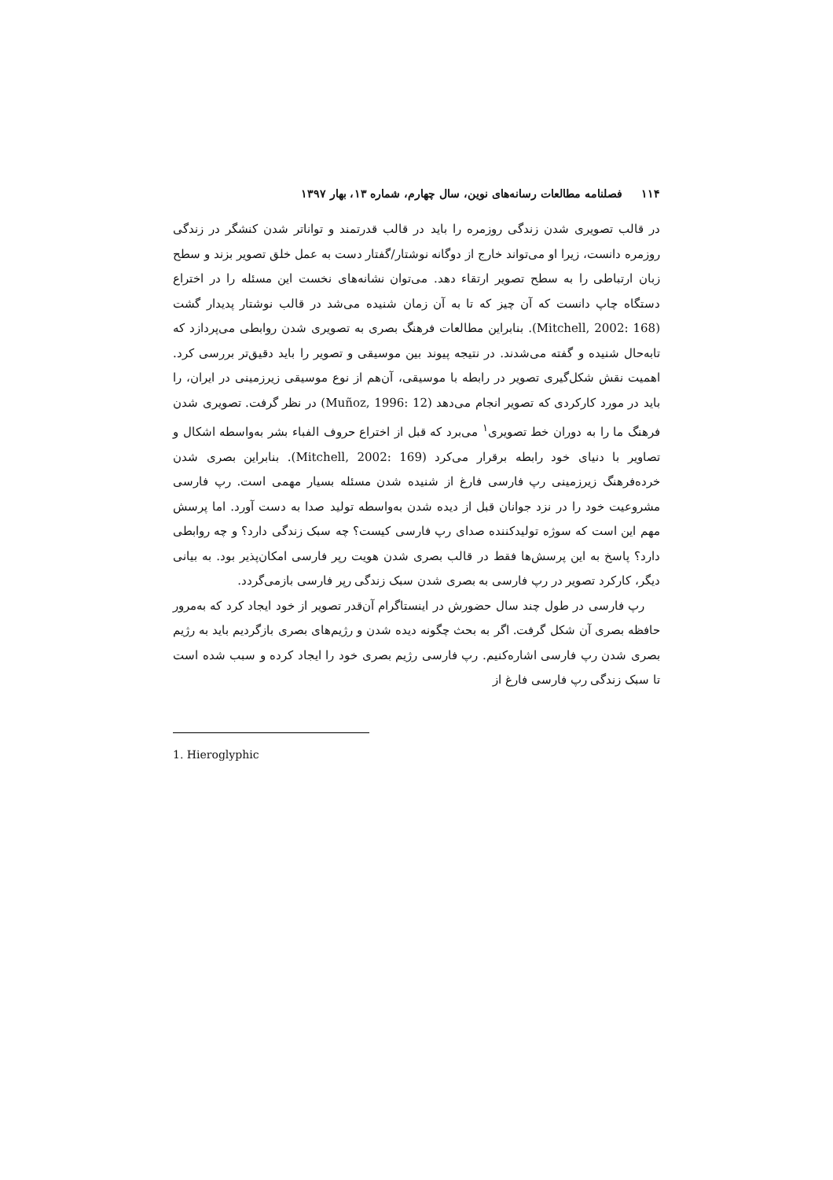۱۱۴ فصلنامه مطالعات رسانه‌های نوین، سال چهارم، شماره ۱۳، بهار ۱۳۹۷
در قالب تصویری شدن زندگی روزمره را باید در قالب قدرتمند و تواناتر شدن کنشگر در زندگی روزمره دانست، زیرا او می‌تواند خارج از دوگانه نوشتار/گفتار دست به عمل خلق تصویر بزند و سطح زبان ارتباطی را به سطح تصویر ارتقاء دهد. می‌توان نشانه‌های نخست این مسئله را در اختراع دستگاه چاپ دانست که آن چیز که تا به آن زمان شنیده می‌شد در قالب نوشتار پدیدار گشت (Mitchell, 2002: 168). بنابراین مطالعات فرهنگ بصری به تصویری شدن روابطی می‌پردازد که تابه‌حال شنیده و گفته می‌شدند. در نتیجه پیوند بین موسیقی و تصویر را باید دقیق‌تر بررسی کرد. اهمیت نقش شکل‌گیری تصویر در رابطه با موسیقی، آن‌هم از نوع موسیقی زیرزمینی در ایران، را باید در مورد کارکردی که تصویر انجام می‌دهد (Muñoz, 1996: 12) در نظر گرفت. تصویری شدن فرهنگ ما را به دوران خط تصویری<sup>۱</sup> می‌برد که قبل از اختراع حروف الفباء بشر به‌واسطه اشکال و تصاویر با دنیای خود رابطه برقرار می‌کرد (Mitchell, 2002: 169). بنابراین بصری شدن خرده‌فرهنگ زیرزمینی رپ فارسی فارغ از شنیده شدن مسئله بسیار مهمی است. رپ فارسی مشروعیت خود را در نزد جوانان قبل از دیده شدن به‌واسطه تولید صدا به دست آورد. اما پرسش مهم این است که سوژه تولیدکننده صدای رپ فارسی کیست؟ چه سبک زندگی دارد؟ و چه روابطی دارد؟ پاسخ به این پرسش‌ها فقط در قالب بصری شدن هویت رپر فارسی امکان‌پذیر بود. به بیانی دیگر، کارکرد تصویر در رپ فارسی به بصری شدن سبک زندگی رپر فارسی بازمی‌گردد.
رپ فارسی در طول چند سال حضورش در اینستاگرام آن‌قدر تصویر از خود ایجاد کرد که به‌مرور حافظه بصری آن شکل گرفت. اگر به بحث چگونه دیده شدن و رژیم‌های بصری بازگردیم باید به رژیم بصری شدن رپ فارسی اشاره‌کنیم. رپ فارسی رژیم بصری خود را ایجاد کرده و سبب شده است تا سبک زندگی رپ فارسی فارغ از
1. Hieroglyphic